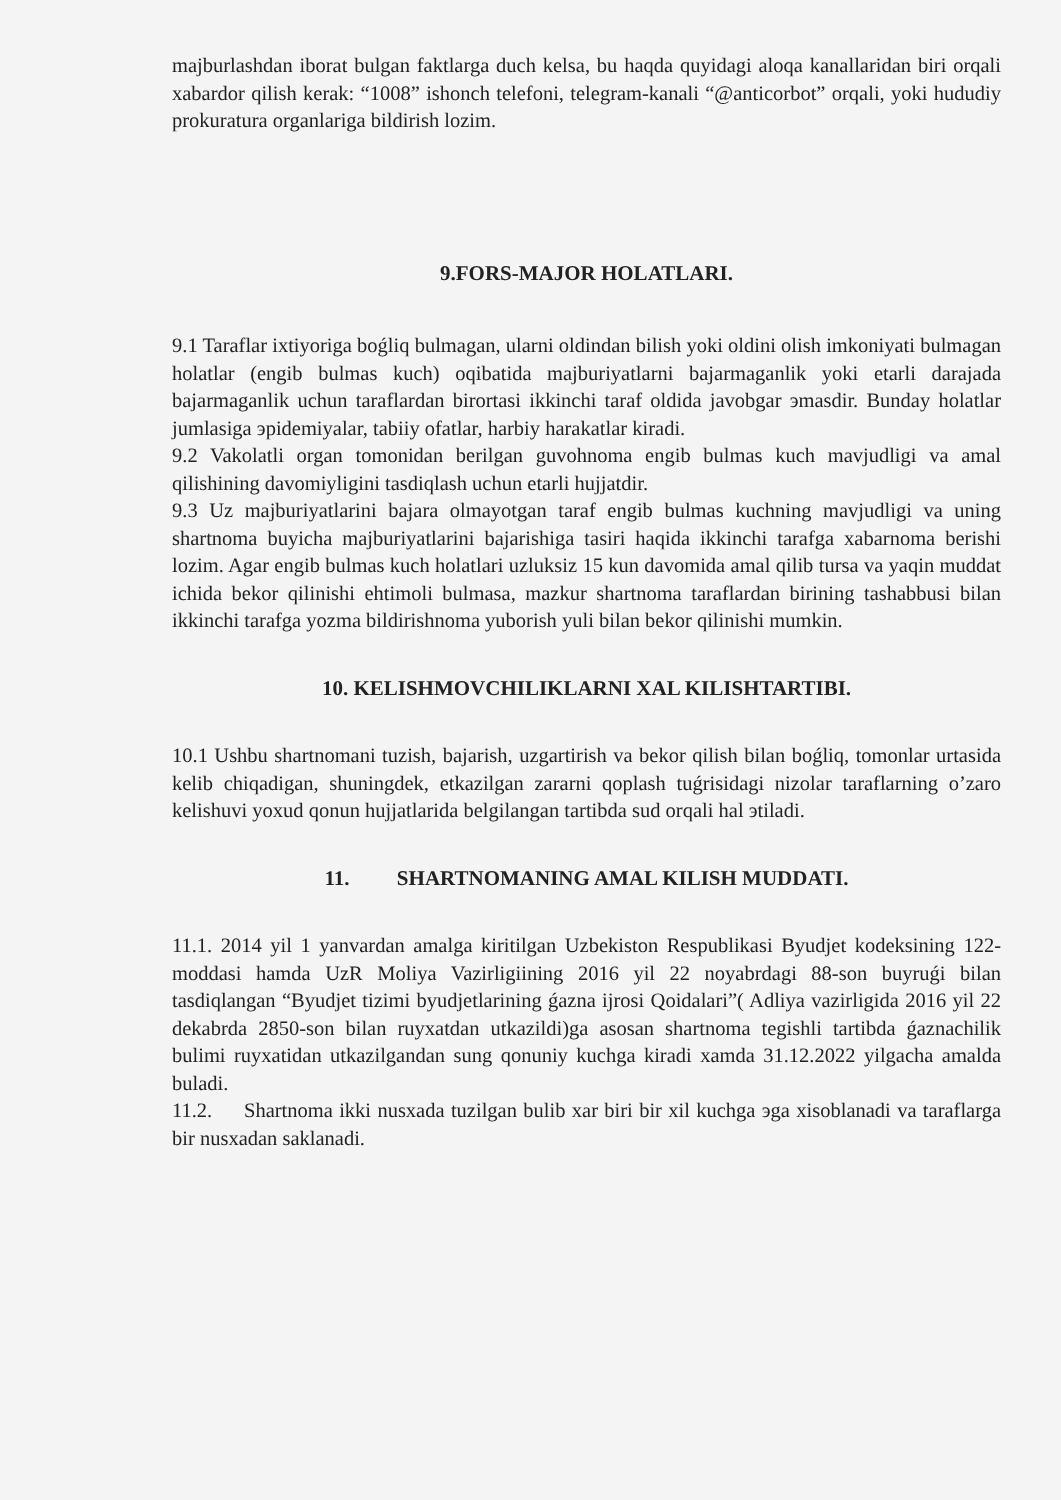majburlashdan iborat bulgan faktlarga duch kelsa, bu haqda quyidagi aloqa kanallaridan biri orqali xabardor qilish kerak: “1008” ishonch telefoni, telegram-kanali “@anticorbot” orqali, yoki hududiy prokuratura organlariga bildirish lozim.
9.FORS-MAJOR HOLATLARI.
9.1 Taraflar ixtiyoriga boǵliq bulmagan, ularni oldindan bilish yoki oldini olish imkoniyati bulmagan holatlar (engib bulmas kuch) oqibatida majburiyatlarni bajarmaganlik yoki etarli darajada bajarmaganlik uchun taraflardan birortasi ikkinchi taraf oldida javobgar эmasdir. Bunday holatlar jumlasiga эpidemiyalar, tabiiy ofatlar, harbiy harakatlar kiradi.
9.2 Vakolatli organ tomonidan berilgan guvohnoma engib bulmas kuch mavjudligi va amal qilishining davomiyligini tasdiqlash uchun etarli hujjatdir.
9.3 Uz majburiyatlarini bajara olmayotgan taraf engib bulmas kuchning mavjudligi va uning shartnoma buyicha majburiyatlarini bajarishiga tasiri haqida ikkinchi tarafga xabarnoma berishi lozim. Agar engib bulmas kuch holatlari uzluksiz 15 kun davomida amal qilib tursa va yaqin muddat ichida bekor qilinishi ehtimoli bulmasa, mazkur shartnoma taraflardan birining tashabbusi bilan ikkinchi tarafga yozma bildirishnoma yuborish yuli bilan bekor qilinishi mumkin.
10. KELISHMOVCHILIKLARNI XAL KILISHTARTIBI.
10.1 Ushbu shartnomani tuzish, bajarish, uzgartirish va bekor qilish bilan boǵliq, tomonlar urtasida kelib chiqadigan, shuningdek, etkazilgan zararni qoplash tuǵrisidagi nizolar taraflarning o’zaro kelishuvi yoxud qonun hujjatlarida belgilangan tartibda sud orqali hal эtiladi.
11. SHARTNOMANING AMAL KILISH MUDDATI.
11.1. 2014 yil 1 yanvardan amalga kiritilgan Uzbekiston Respublikasi Byudjet kodeksining 122-moddasi hamda UzR Moliya Vazirligiining 2016 yil 22 noyabrdagi 88-son buyruǵi bilan tasdiqlangan “Byudjet tizimi byudjetlarining ǵazna ijrosi Qoidalari”( Adliya vazirligida 2016 yil 22 dekabrda 2850-son bilan ruyxatdan utkazildi)ga asosan shartnoma tegishli tartibda ǵaznachilik bulimi ruyxatidan utkazilgandan sung qonuniy kuchga kiradi xamda 31.12.2022 yilgacha amalda buladi.
11.2. Shartnoma ikki nusxada tuzilgan bulib xar biri bir xil kuchga эga xisoblanadi va taraflarga bir nusxadan saklanadi.